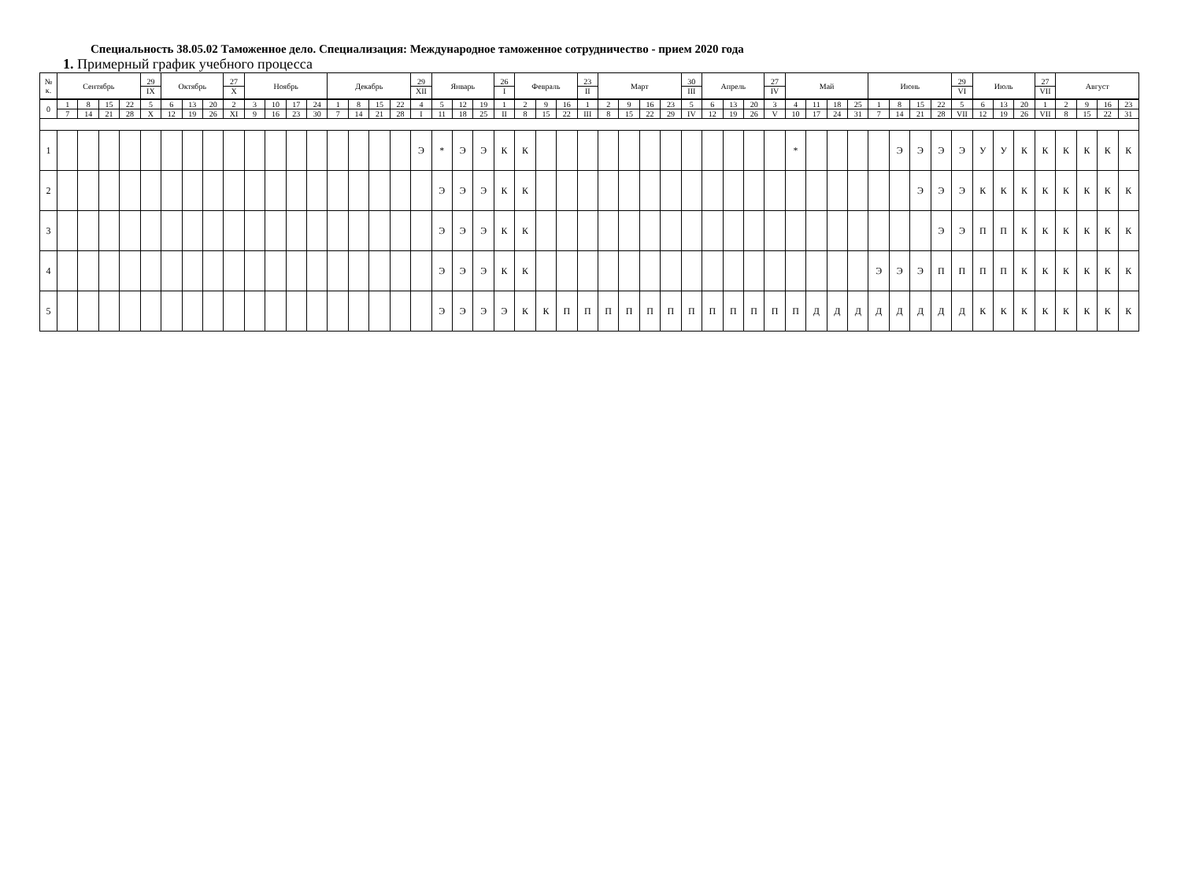Специальность 38.05.02 Таможенное дело. Специализация: Международное таможенное сотрудничество - прием 2020 года
1. Примерный график учебного процесса
| № к. | Сентябрь | | | | 29 IX | Октябрь | | | 27 X | Ноябрь | | | | Декабрь | | | | 29 XII | Январь | | | 26 I | Февраль | | | 23 II | Март | | | | 30 III | Апрель | | | 27 IV | Май | | | | Июнь | | | | 29 VI | Июль | | | 27 VII | Август | | | |
| 0 | 1 | 8 | 15 | 22 | 5 | 6 | 13 | 20 | 2 | 3 | 10 | 17 | 24 | 1 | 8 | 15 | 22 | 4 | 5 | 12 | 19 | 1 | 2 | 9 | 16 | 1 | 2 | 9 | 16 | 23 | 5 | 6 | 13 | 20 | 3 | 4 | 11 | 18 | 25 | 1 | 8 | 15 | 22 | 5 | 6 | 13 | 20 | 1 | 2 | 9 | 16 | 23 |
| | 7 | 14 | 21 | 28 | X | 12 | 19 | 26 | XI | 9 | 16 | 23 | 30 | 7 | 14 | 21 | 28 | I | 11 | 18 | 25 | II | 8 | 15 | 22 | III | 8 | 15 | 22 | 29 | IV | 12 | 19 | 26 | V | 10 | 17 | 24 | 31 | 7 | 14 | 21 | 28 | VII | 12 | 19 | 26 | VII | 8 | 15 | 22 | 31 |
| 1 | | | | | | | | | | | | | | | | | | Э | * | Э | Э | К | К | | | | | | | | | | | | | * | | | | | Э | Э | Э | Э | У | У | К | К | К | К | К | К |
| 2 | | | | | | | | | | | | | | | | | | | Э | Э | Э | К | К | | | | | | | | | | | | | | | | | | | Э | Э | Э | К | К | К | К | К | К | К | К |
| 3 | | | | | | | | | | | | | | | | | | | Э | Э | Э | К | К | | | | | | | | | | | | | | | | | | | | Э | Э | П | П | К | К | К | К | К | К |
| 4 | | | | | | | | | | | | | | | | | | | Э | Э | Э | К | К | | | | | | | | | | | | | | | | | Э | Э | Э | П | П | П | П | К | К | К | К | К | К |
| 5 | | | | | | | | | | | | | | | | | | | Э | Э | Э | Э | К | К | П | П | П | П | П | П | П | П | П | П | П | П | Д | Д | Д | Д | Д | Д | Д | Д | К | К | К | К | К | К | К | К |